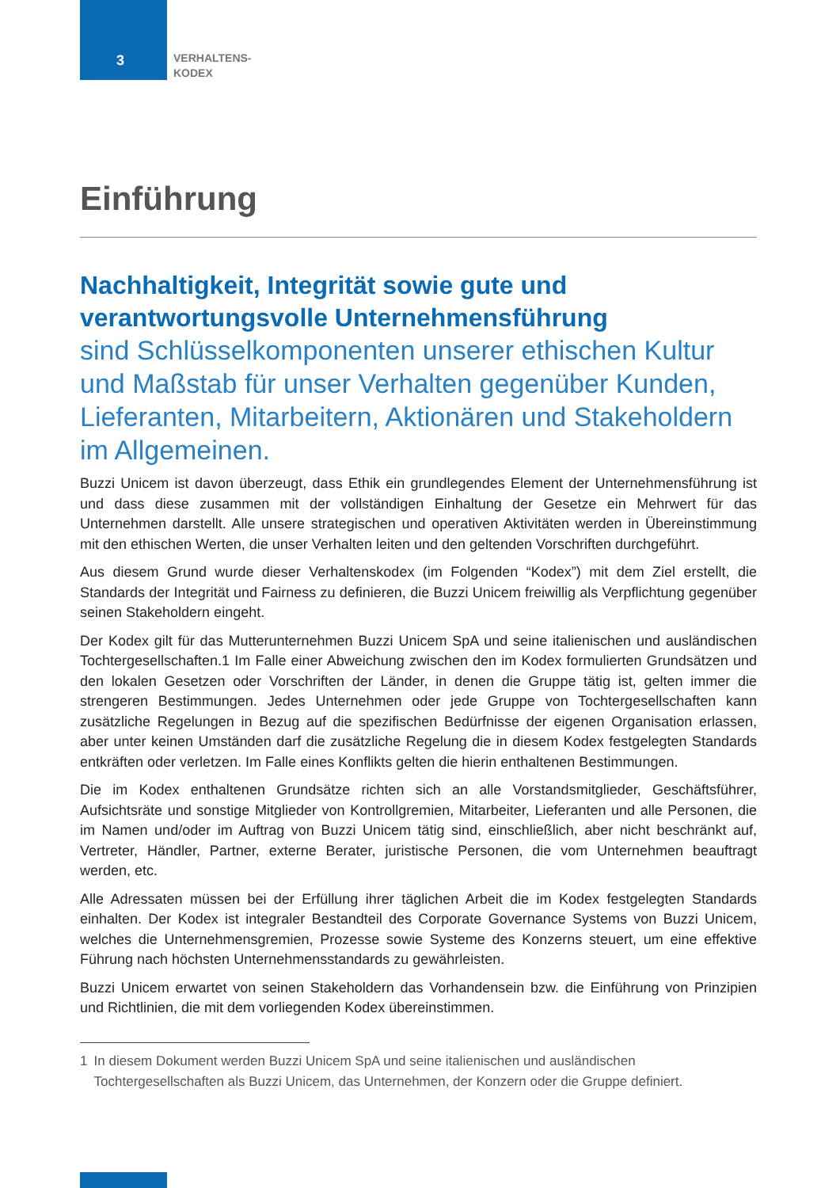3
VERHALTENS-
KODEX
Einführung
Nachhaltigkeit, Integrität sowie gute und verantwortungsvolle Unternehmensführung
sind Schlüsselkomponenten unserer ethischen Kultur und Maßstab für unser Verhalten gegenüber Kunden, Lieferanten, Mitarbeitern, Aktionären und Stakeholdern im Allgemeinen.
Buzzi Unicem ist davon überzeugt, dass Ethik ein grundlegendes Element der Unternehmensführung ist und dass diese zusammen mit der vollständigen Einhaltung der Gesetze ein Mehrwert für das Unternehmen darstellt. Alle unsere strategischen und operativen Aktivitäten werden in Übereinstimmung mit den ethischen Werten, die unser Verhalten leiten und den geltenden Vorschriften durchgeführt.
Aus diesem Grund wurde dieser Verhaltenskodex (im Folgenden “Kodex”) mit dem Ziel erstellt, die Standards der Integrität und Fairness zu definieren, die Buzzi Unicem freiwillig als Verpflichtung gegenüber seinen Stakeholdern eingeht.
Der Kodex gilt für das Mutterunternehmen Buzzi Unicem SpA und seine italienischen und ausländischen Tochtergesellschaften.1 Im Falle einer Abweichung zwischen den im Kodex formulierten Grundsätzen und den lokalen Gesetzen oder Vorschriften der Länder, in denen die Gruppe tätig ist, gelten immer die strengeren Bestimmungen. Jedes Unternehmen oder jede Gruppe von Tochtergesellschaften kann zusätzliche Regelungen in Bezug auf die spezifischen Bedürfnisse der eigenen Organisation erlassen, aber unter keinen Umständen darf die zusätzliche Regelung die in diesem Kodex festgelegten Standards entkräften oder verletzen. Im Falle eines Konflikts gelten die hierin enthaltenen Bestimmungen.
Die im Kodex enthaltenen Grundsätze richten sich an alle Vorstandsmitglieder, Geschäftsführer, Aufsichtsräte und sonstige Mitglieder von Kontrollgremien, Mitarbeiter, Lieferanten und alle Personen, die im Namen und/oder im Auftrag von Buzzi Unicem tätig sind, einschließlich, aber nicht beschränkt auf, Vertreter, Händler, Partner, externe Berater, juristische Personen, die vom Unternehmen beauftragt werden, etc.
Alle Adressaten müssen bei der Erfüllung ihrer täglichen Arbeit die im Kodex festgelegten Standards einhalten. Der Kodex ist integraler Bestandteil des Corporate Governance Systems von Buzzi Unicem, welches die Unternehmensgremien, Prozesse sowie Systeme des Konzerns steuert, um eine effektive Führung nach höchsten Unternehmensstandards zu gewährleisten.
Buzzi Unicem erwartet von seinen Stakeholdern das Vorhandensein bzw. die Einführung von Prinzipien und Richtlinien, die mit dem vorliegenden Kodex übereinstimmen.
1 In diesem Dokument werden Buzzi Unicem SpA und seine italienischen und ausländischen Tochtergesellschaften als Buzzi Unicem, das Unternehmen, der Konzern oder die Gruppe definiert.